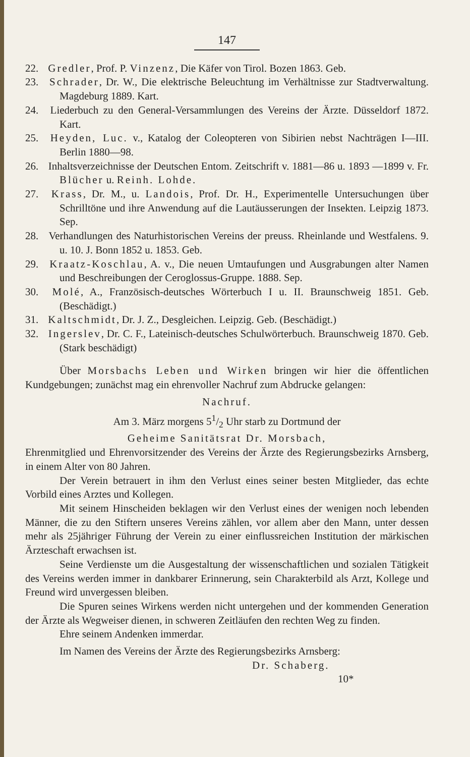147
22. Gredler, Prof. P. Vinzenz, Die Käfer von Tirol. Bozen 1863. Geb.
23. Schrader, Dr. W., Die elektrische Beleuchtung im Verhältnisse zur Stadtverwaltung. Magdeburg 1889. Kart.
24. Liederbuch zu den General-Versammlungen des Vereins der Ärzte. Düsseldorf 1872. Kart.
25. Heyden, Luc. v., Katalog der Coleopteren von Sibirien nebst Nachträgen I—III. Berlin 1880—98.
26. Inhaltsverzeichnisse der Deutschen Entom. Zeitschrift v. 1881—86 u. 1893 —1899 v. Fr. Blücher u. Reinh. Lohde.
27. Krass, Dr. M., u. Landois, Prof. Dr. H., Experimentelle Untersuchungen über Schrilltöne und ihre Anwendung auf die Lautäusserungen der Insekten. Leipzig 1873. Sep.
28. Verhandlungen des Naturhistorischen Vereins der preuss. Rheinlande und Westfalens. 9. u. 10. J. Bonn 1852 u. 1853. Geb.
29. Kraatz-Koschlau, A. v., Die neuen Umtaufungen und Ausgrabungen alter Namen und Beschreibungen der Ceroglossus-Gruppe. 1888. Sep.
30. Molé, A., Französisch-deutsches Wörterbuch I u. II. Braunschweig 1851. Geb. (Beschädigt.)
31. Kaltschmidt, Dr. J. Z., Desgleichen. Leipzig. Geb. (Beschädigt.)
32. Ingerslev, Dr. C. F., Lateinisch-deutsches Schulwörterbuch. Braunschweig 1870. Geb. (Stark beschädigt)
Über Morsbachs Leben und Wirken bringen wir hier die öffentlichen Kundgebungen; zunächst mag ein ehrenvoller Nachruf zum Abdrucke gelangen:
Nachruf.
Am 3. März morgens 51/2 Uhr starb zu Dortmund der
Geheime Sanitätsrat Dr. Morsbach,
Ehrenmitglied und Ehrenvorsitzender des Vereins der Ärzte des Regierungsbezirks Arnsberg, in einem Alter von 80 Jahren.
Der Verein betrauert in ihm den Verlust eines seiner besten Mitglieder, das echte Vorbild eines Arztes und Kollegen.
Mit seinem Hinscheiden beklagen wir den Verlust eines der wenigen noch lebenden Männer, die zu den Stiftern unseres Vereins zählen, vor allem aber den Mann, unter dessen mehr als 25jähriger Führung der Verein zu einer einflussreichen Institution der märkischen Ärzteschaft erwachsen ist.
Seine Verdienste um die Ausgestaltung der wissenschaftlichen und sozialen Tätigkeit des Vereins werden immer in dankbarer Erinnerung, sein Charakterbild als Arzt, Kollege und Freund wird unvergessen bleiben.
Die Spuren seines Wirkens werden nicht untergehen und der kommenden Generation der Ärzte als Wegweiser dienen, in schweren Zeitläufen den rechten Weg zu finden.
Ehre seinem Andenken immerdar.
Im Namen des Vereins der Ärzte des Regierungsbezirks Arnsberg:
Dr. Schaberg.
10*